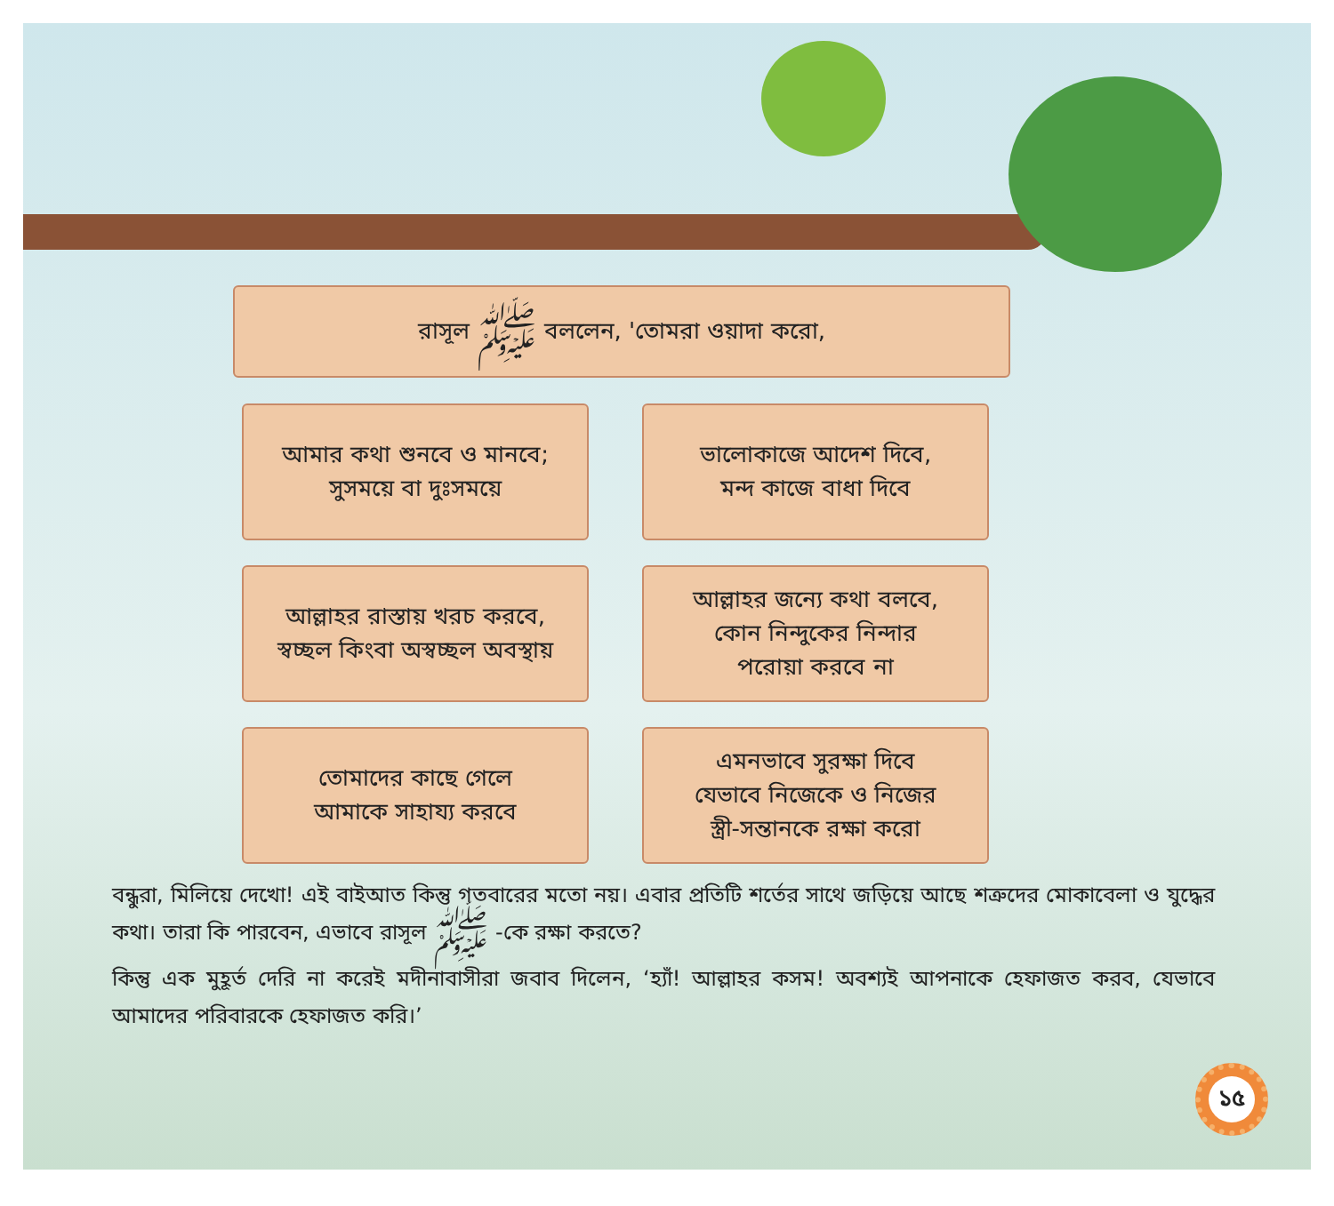রাসূল ﷺ বললেন, 'তোমরা ওয়াদা করো,
আমার কথা শুনবে ও মানবে;
সুসময়ে বা দুঃসময়ে
ভালোকাজে আদেশ দিবে,
মন্দ কাজে বাধা দিবে
আল্লাহর রাস্তায় খরচ করবে,
স্বচ্ছল কিংবা অস্বচ্ছল অবস্থায়
আল্লাহর জন্যে কথা বলবে,
কোন নিন্দুকের নিন্দার
পরোয়া করবে না
তোমাদের কাছে গেলে
আমাকে সাহায্য করবে
এমনভাবে সুরক্ষা দিবে
যেভাবে নিজেকে ও নিজের
স্ত্রী-সন্তানকে রক্ষা করো
বন্ধুরা, মিলিয়ে দেখো! এই বাইআত কিন্তু গতবারের মতো নয়। এবার প্রতিটি শর্তের সাথে জড়িয়ে আছে শত্রুদের মোকাবেলা ও যুদ্ধের কথা। তারা কি পারবেন, এভাবে রাসূল ﷺ -কে রক্ষা করতে?
কিন্তু এক মুহূর্ত দেরি না করেই মদীনাবাসীরা জবাব দিলেন, ‘হ্যাঁ! আল্লাহর কসম! অবশ্যই আপনাকে হেফাজত করব, যেভাবে আমাদের পরিবারকে হেফাজত করি।’
১৫